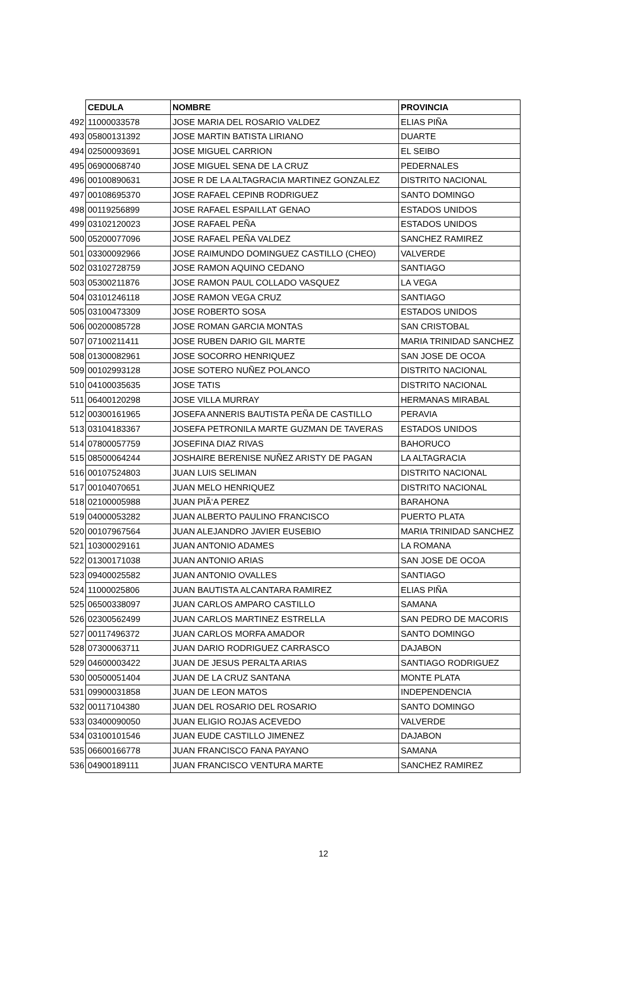| | CEDULA | NOMBRE | PROVINCIA |
| --- | --- | --- | --- |
| 492 | 11000033578 | JOSE MARIA DEL ROSARIO VALDEZ | ELIAS PIÑA |
| 493 | 05800131392 | JOSE MARTIN BATISTA LIRIANO | DUARTE |
| 494 | 02500093691 | JOSE MIGUEL CARRION | EL SEIBO |
| 495 | 06900068740 | JOSE MIGUEL SENA DE LA CRUZ | PEDERNALES |
| 496 | 00100890631 | JOSE R DE LA ALTAGRACIA MARTINEZ GONZALEZ | DISTRITO NACIONAL |
| 497 | 00108695370 | JOSE RAFAEL CEPINB RODRIGUEZ | SANTO DOMINGO |
| 498 | 00119256899 | JOSE RAFAEL ESPAILLAT GENAO | ESTADOS UNIDOS |
| 499 | 03102120023 | JOSE RAFAEL PEÑA | ESTADOS UNIDOS |
| 500 | 05200077096 | JOSE RAFAEL PEÑA VALDEZ | SANCHEZ RAMIREZ |
| 501 | 03300092966 | JOSE RAIMUNDO DOMINGUEZ CASTILLO (CHEO) | VALVERDE |
| 502 | 03102728759 | JOSE RAMON AQUINO CEDANO | SANTIAGO |
| 503 | 05300211876 | JOSE RAMON PAUL COLLADO VASQUEZ | LA VEGA |
| 504 | 03101246118 | JOSE RAMON VEGA CRUZ | SANTIAGO |
| 505 | 03100473309 | JOSE ROBERTO SOSA | ESTADOS UNIDOS |
| 506 | 00200085728 | JOSE ROMAN GARCIA MONTAS | SAN CRISTOBAL |
| 507 | 07100211411 | JOSE RUBEN DARIO GIL MARTE | MARIA TRINIDAD SANCHEZ |
| 508 | 01300082961 | JOSE SOCORRO HENRIQUEZ | SAN JOSE DE OCOA |
| 509 | 00102993128 | JOSE SOTERO NUÑEZ POLANCO | DISTRITO NACIONAL |
| 510 | 04100035635 | JOSE TATIS | DISTRITO NACIONAL |
| 511 | 06400120298 | JOSE VILLA MURRAY | HERMANAS MIRABAL |
| 512 | 00300161965 | JOSEFA ANNERIS BAUTISTA PEÑA DE CASTILLO | PERAVIA |
| 513 | 03104183367 | JOSEFA PETRONILA MARTE GUZMAN DE TAVERAS | ESTADOS UNIDOS |
| 514 | 07800057759 | JOSEFINA DIAZ RIVAS | BAHORUCO |
| 515 | 08500064244 | JOSHAIRE BERENISE NUÑEZ ARISTY DE PAGAN | LA ALTAGRACIA |
| 516 | 00107524803 | JUAN LUIS SELIMAN | DISTRITO NACIONAL |
| 517 | 00104070651 | JUAN MELO HENRIQUEZ | DISTRITO NACIONAL |
| 518 | 02100005988 | JUAN PIÃ‘A PEREZ | BARAHONA |
| 519 | 04000053282 | JUAN ALBERTO PAULINO FRANCISCO | PUERTO PLATA |
| 520 | 00107967564 | JUAN ALEJANDRO JAVIER EUSEBIO | MARIA TRINIDAD SANCHEZ |
| 521 | 10300029161 | JUAN ANTONIO ADAMES | LA ROMANA |
| 522 | 01300171038 | JUAN ANTONIO ARIAS | SAN JOSE DE OCOA |
| 523 | 09400025582 | JUAN ANTONIO OVALLES | SANTIAGO |
| 524 | 11000025806 | JUAN BAUTISTA ALCANTARA RAMIREZ | ELIAS PIÑA |
| 525 | 06500338097 | JUAN CARLOS AMPARO CASTILLO | SAMANA |
| 526 | 02300562499 | JUAN CARLOS MARTINEZ ESTRELLA | SAN PEDRO DE MACORIS |
| 527 | 00117496372 | JUAN CARLOS MORFA AMADOR | SANTO DOMINGO |
| 528 | 07300063711 | JUAN DARIO RODRIGUEZ CARRASCO | DAJABON |
| 529 | 04600003422 | JUAN DE JESUS PERALTA ARIAS | SANTIAGO RODRIGUEZ |
| 530 | 00500051404 | JUAN DE LA CRUZ SANTANA | MONTE PLATA |
| 531 | 09900031858 | JUAN DE LEON MATOS | INDEPENDENCIA |
| 532 | 00117104380 | JUAN DEL ROSARIO DEL ROSARIO | SANTO DOMINGO |
| 533 | 03400090050 | JUAN ELIGIO ROJAS ACEVEDO | VALVERDE |
| 534 | 03100101546 | JUAN EUDE CASTILLO JIMENEZ | DAJABON |
| 535 | 06600166778 | JUAN FRANCISCO FANA PAYANO | SAMANA |
| 536 | 04900189111 | JUAN FRANCISCO VENTURA MARTE | SANCHEZ RAMIREZ |
12